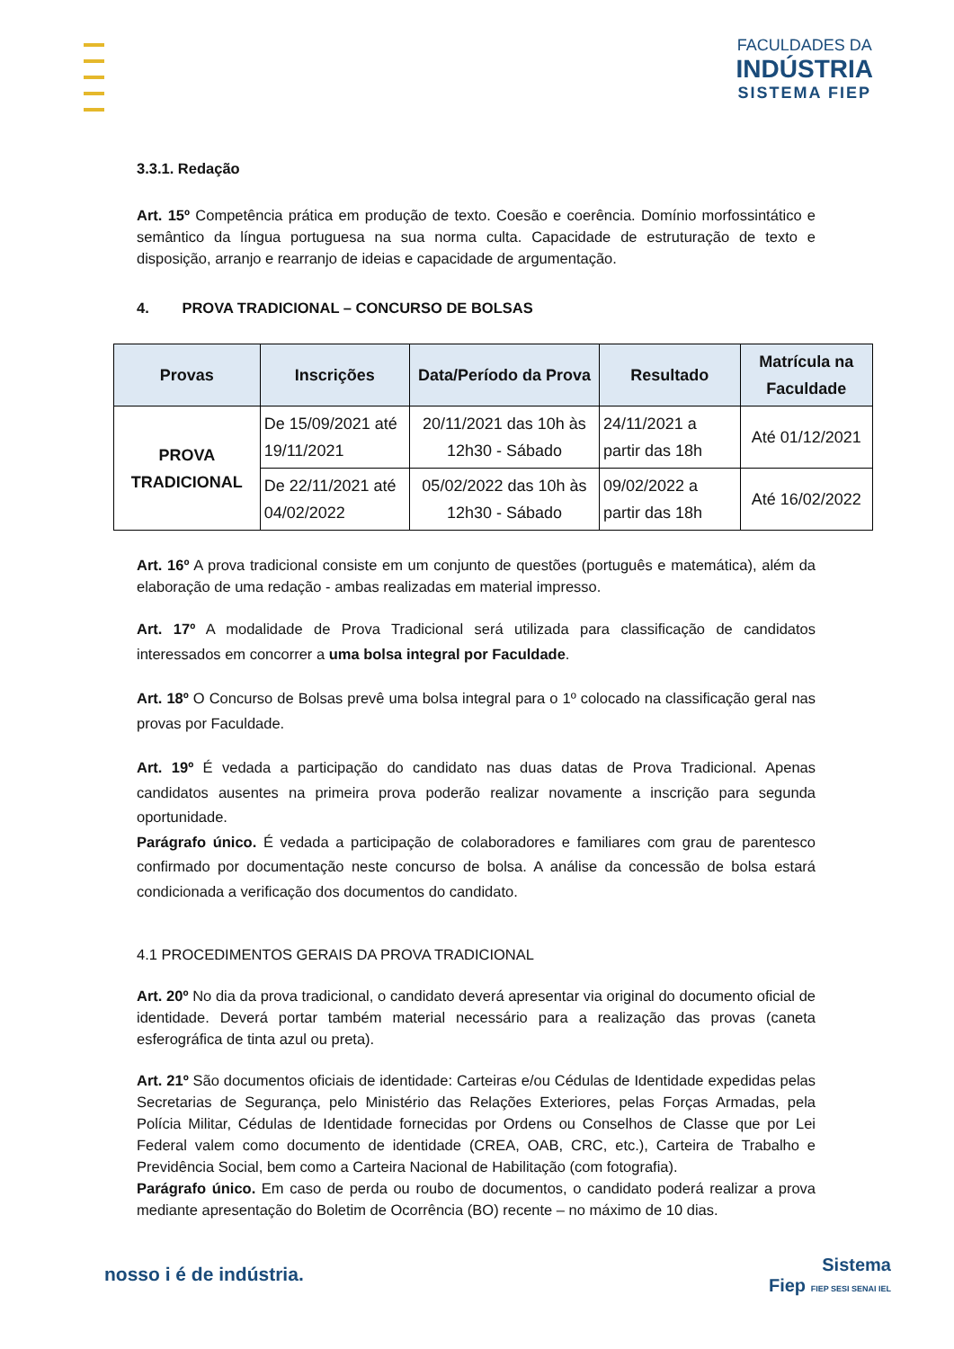FACULDADES DA
INDÚSTRIA
SISTEMA FIEP
3.3.1. Redação
Art. 15º Competência prática em produção de texto. Coesão e coerência. Domínio morfossintático e semântico da língua portuguesa na sua norma culta. Capacidade de estruturação de texto e disposição, arranjo e rearranjo de ideias e capacidade de argumentação.
4. PROVA TRADICIONAL – CONCURSO DE BOLSAS
| Provas | Inscrições | Data/Período da Prova | Resultado | Matrícula na Faculdade |
| --- | --- | --- | --- | --- |
| PROVA TRADICIONAL | De 15/09/2021 até 19/11/2021 | 20/11/2021 das 10h às 12h30 - Sábado | 24/11/2021 a partir das 18h | Até 01/12/2021 |
| | De 22/11/2021 até 04/02/2022 | 05/02/2022 das 10h às 12h30 - Sábado | 09/02/2022 a partir das 18h | Até 16/02/2022 |
Art. 16º A prova tradicional consiste em um conjunto de questões (português e matemática), além da elaboração de uma redação - ambas realizadas em material impresso.
Art. 17º A modalidade de Prova Tradicional será utilizada para classificação de candidatos interessados em concorrer a uma bolsa integral por Faculdade.
Art. 18º O Concurso de Bolsas prevê uma bolsa integral para o 1º colocado na classificação geral nas provas por Faculdade.
Art. 19º É vedada a participação do candidato nas duas datas de Prova Tradicional. Apenas candidatos ausentes na primeira prova poderão realizar novamente a inscrição para segunda oportunidade.
Parágrafo único. É vedada a participação de colaboradores e familiares com grau de parentesco confirmado por documentação neste concurso de bolsa. A análise da concessão de bolsa estará condicionada a verificação dos documentos do candidato.
4.1 PROCEDIMENTOS GERAIS DA PROVA TRADICIONAL
Art. 20º No dia da prova tradicional, o candidato deverá apresentar via original do documento oficial de identidade. Deverá portar também material necessário para a realização das provas (caneta esferográfica de tinta azul ou preta).
Art. 21º São documentos oficiais de identidade: Carteiras e/ou Cédulas de Identidade expedidas pelas Secretarias de Segurança, pelo Ministério das Relações Exteriores, pelas Forças Armadas, pela Polícia Militar, Cédulas de Identidade fornecidas por Ordens ou Conselhos de Classe que por Lei Federal valem como documento de identidade (CREA, OAB, CRC, etc.), Carteira de Trabalho e Previdência Social, bem como a Carteira Nacional de Habilitação (com fotografia).
Parágrafo único. Em caso de perda ou roubo de documentos, o candidato poderá realizar a prova mediante apresentação do Boletim de Ocorrência (BO) recente – no máximo de 10 dias.
nosso i é de indústria.
Sistema
Fiep FIEP SESI SENAI IEL